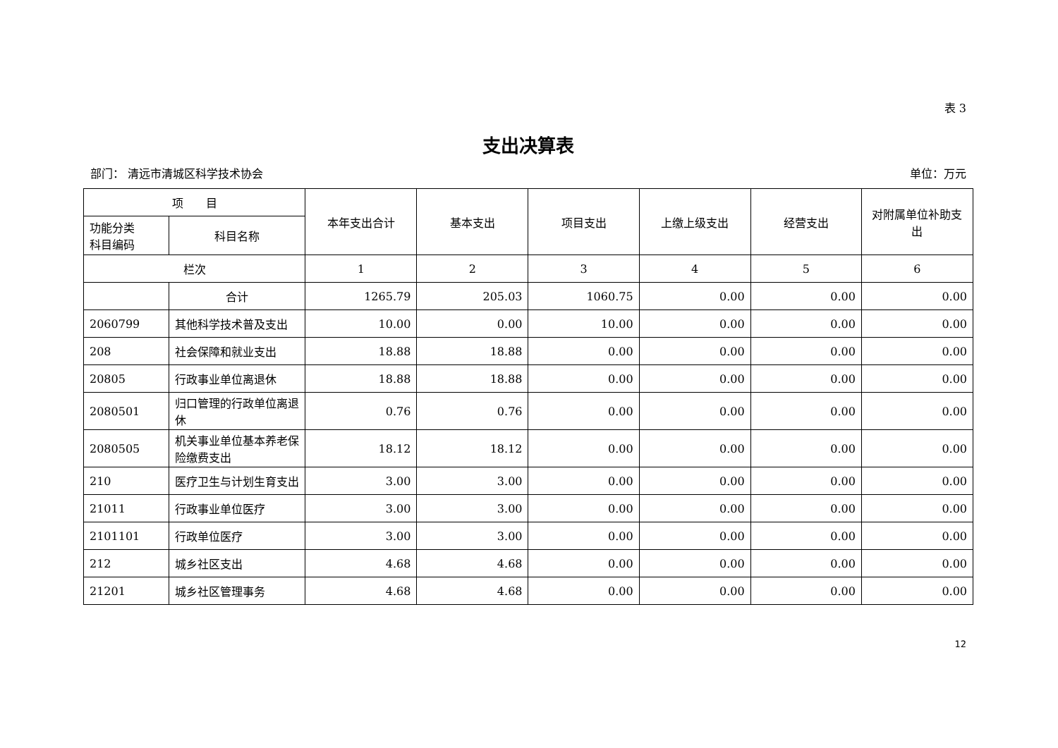表 3
支出决算表
部门： 清远市清城区科学技术协会 单位：万元
| 项 目 | | 本年支出合计 | 基本支出 | 项目支出 | 上缴上级支出 | 经营支出 | 对附属单位补助支出 |
| --- | --- | --- | --- | --- | --- | --- | --- |
| 功能分类 科目编码 | 科目名称 | | | | | | |
| 栏次 | | 1 | 2 | 3 | 4 | 5 | 6 |
| | 合计 | 1265.79 | 205.03 | 1060.75 | 0.00 | 0.00 | 0.00 |
| 2060799 | 其他科学技术普及支出 | 10.00 | 0.00 | 10.00 | 0.00 | 0.00 | 0.00 |
| 208 | 社会保障和就业支出 | 18.88 | 18.88 | 0.00 | 0.00 | 0.00 | 0.00 |
| 20805 | 行政事业单位离退休 | 18.88 | 18.88 | 0.00 | 0.00 | 0.00 | 0.00 |
| 2080501 | 归口管理的行政单位离退休 | 0.76 | 0.76 | 0.00 | 0.00 | 0.00 | 0.00 |
| 2080505 | 机关事业单位基本养老保险缴费支出 | 18.12 | 18.12 | 0.00 | 0.00 | 0.00 | 0.00 |
| 210 | 医疗卫生与计划生育支出 | 3.00 | 3.00 | 0.00 | 0.00 | 0.00 | 0.00 |
| 21011 | 行政事业单位医疗 | 3.00 | 3.00 | 0.00 | 0.00 | 0.00 | 0.00 |
| 2101101 | 行政单位医疗 | 3.00 | 3.00 | 0.00 | 0.00 | 0.00 | 0.00 |
| 212 | 城乡社区支出 | 4.68 | 4.68 | 0.00 | 0.00 | 0.00 | 0.00 |
| 21201 | 城乡社区管理事务 | 4.68 | 4.68 | 0.00 | 0.00 | 0.00 | 0.00 |
12